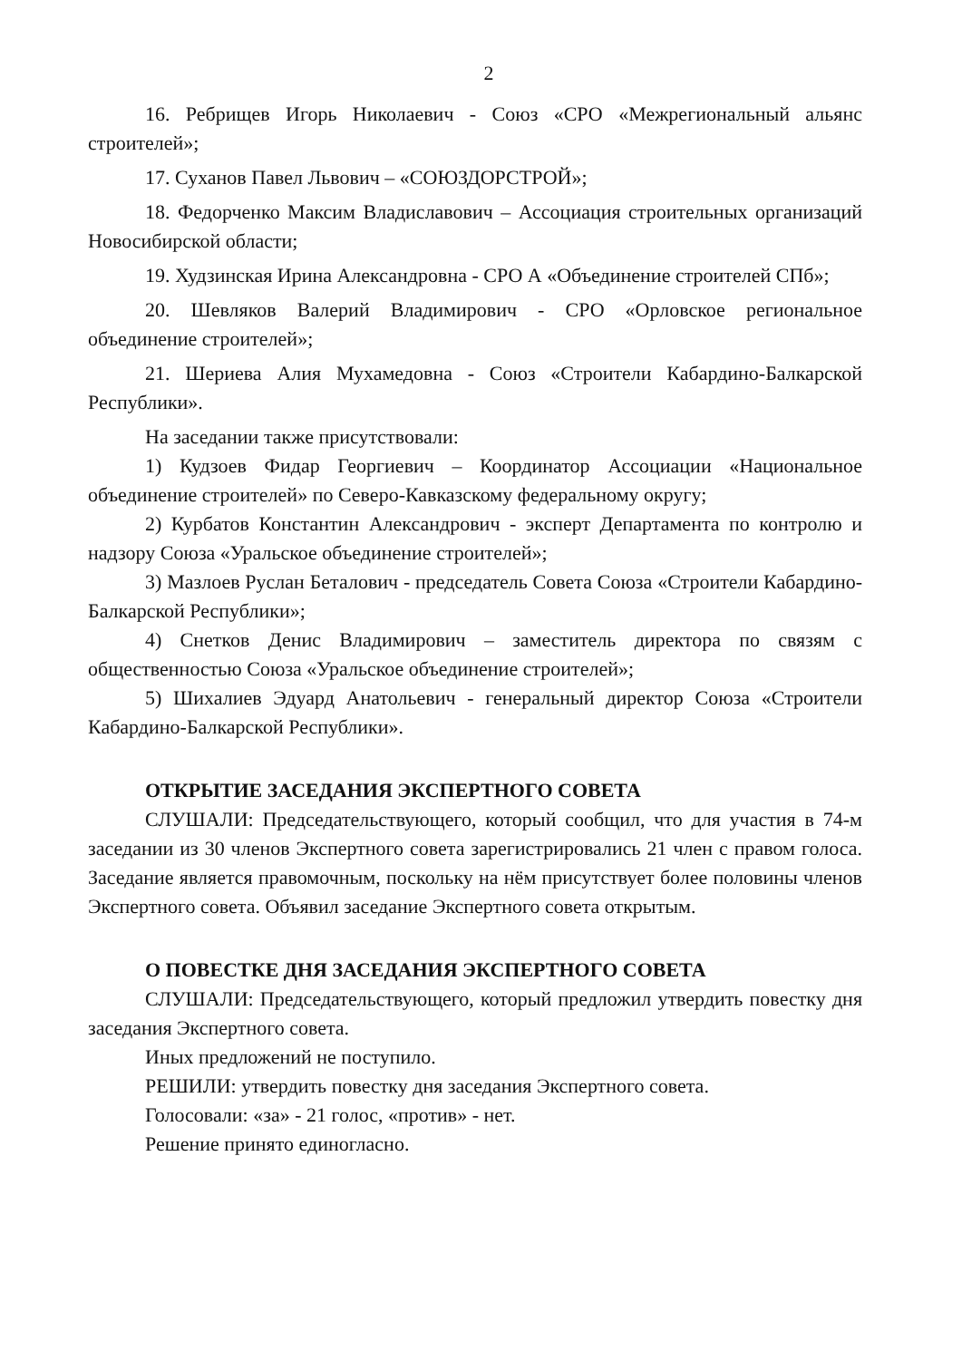2
16. Ребрищев Игорь Николаевич - Союз «СРО «Межрегиональный альянс строителей»;
17. Суханов Павел Львович – «СОЮЗДОРСТРОЙ»;
18. Федорченко Максим Владиславович – Ассоциация строительных организаций Новосибирской области;
19. Худзинская Ирина Александровна - СРО А «Объединение строителей СПб»;
20. Шевляков Валерий Владимирович - СРО «Орловское региональное объединение строителей»;
21. Шериева Алия Мухамедовна - Союз «Строители Кабардино-Балкарской Республики».
На заседании также присутствовали:
1) Кудзоев Фидар Георгиевич – Координатор Ассоциации «Национальное объединение строителей» по Северо-Кавказскому федеральному округу;
2) Курбатов Константин Александрович - эксперт Департамента по контролю и надзору Союза «Уральское объединение строителей»;
3) Мазлоев Руслан Беталович - председатель Совета Союза «Строители Кабардино-Балкарской Республики»;
4) Снетков Денис Владимирович – заместитель директора по связям с общественностью Союза «Уральское объединение строителей»;
5) Шихалиев Эдуард Анатольевич - генеральный директор Союза «Строители Кабардино-Балкарской Республики».
ОТКРЫТИЕ ЗАСЕДАНИЯ ЭКСПЕРТНОГО СОВЕТА
СЛУШАЛИ: Председательствующего, который сообщил, что для участия в 74-м заседании из 30 членов Экспертного совета зарегистрировались 21 член с правом голоса. Заседание является правомочным, поскольку на нём присутствует более половины членов Экспертного совета. Объявил заседание Экспертного совета открытым.
О ПОВЕСТКЕ ДНЯ ЗАСЕДАНИЯ ЭКСПЕРТНОГО СОВЕТА
СЛУШАЛИ: Председательствующего, который предложил утвердить повестку дня заседания Экспертного совета.
Иных предложений не поступило.
РЕШИЛИ: утвердить повестку дня заседания Экспертного совета.
Голосовали: «за» - 21 голос, «против» - нет.
Решение принято единогласно.